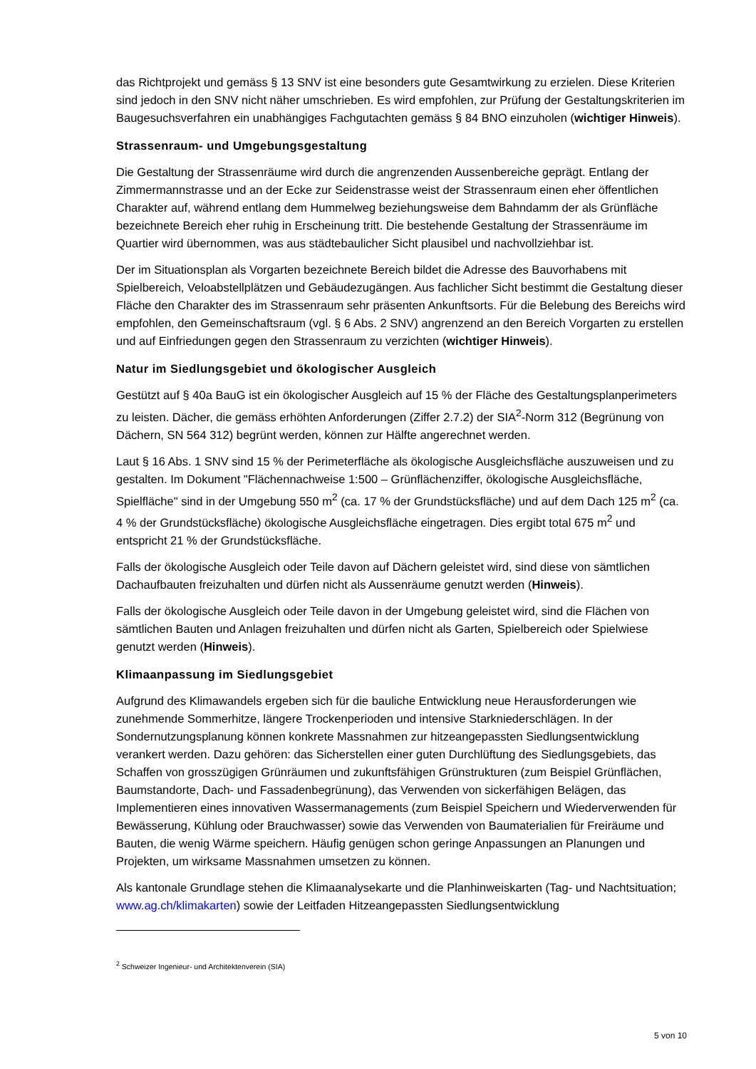das Richtprojekt und gemäss § 13 SNV ist eine besonders gute Gesamtwirkung zu erzielen. Diese Kriterien sind jedoch in den SNV nicht näher umschrieben. Es wird empfohlen, zur Prüfung der Gestaltungskriterien im Baugesuchsverfahren ein unabhängiges Fachgutachten gemäss § 84 BNO einzuholen (wichtiger Hinweis).
Strassenraum- und Umgebungsgestaltung
Die Gestaltung der Strassenräume wird durch die angrenzenden Aussenbereiche geprägt. Entlang der Zimmermannstrasse und an der Ecke zur Seidenstrasse weist der Strassenraum einen eher öffentlichen Charakter auf, während entlang dem Hummelweg beziehungsweise dem Bahndamm der als Grünfläche bezeichnete Bereich eher ruhig in Erscheinung tritt. Die bestehende Gestaltung der Strassenräume im Quartier wird übernommen, was aus städtebaulicher Sicht plausibel und nachvollziehbar ist.
Der im Situationsplan als Vorgarten bezeichnete Bereich bildet die Adresse des Bauvorhabens mit Spielbereich, Veloabstellplätzen und Gebäudezugängen. Aus fachlicher Sicht bestimmt die Gestaltung dieser Fläche den Charakter des im Strassenraum sehr präsenten Ankunftsorts. Für die Belebung des Bereichs wird empfohlen, den Gemeinschaftsraum (vgl. § 6 Abs. 2 SNV) angrenzend an den Bereich Vorgarten zu erstellen und auf Einfriedungen gegen den Strassenraum zu verzichten (wichtiger Hinweis).
Natur im Siedlungsgebiet und ökologischer Ausgleich
Gestützt auf § 40a BauG ist ein ökologischer Ausgleich auf 15 % der Fläche des Gestaltungsplanperimeters zu leisten. Dächer, die gemäss erhöhten Anforderungen (Ziffer 2.7.2) der SIA<sup>2</sup>-Norm 312 (Begrünung von Dächern, SN 564 312) begrünt werden, können zur Hälfte angerechnet werden.
Laut § 16 Abs. 1 SNV sind 15 % der Perimeterfläche als ökologische Ausgleichsfläche auszuweisen und zu gestalten. Im Dokument "Flächennachweise 1:500 – Grünflächenziffer, ökologische Ausgleichsfläche, Spielfläche" sind in der Umgebung 550 m<sup>2</sup> (ca. 17 % der Grundstücksfläche) und auf dem Dach 125 m<sup>2</sup> (ca. 4 % der Grundstücksfläche) ökologische Ausgleichsfläche eingetragen. Dies ergibt total 675 m<sup>2</sup> und entspricht 21 % der Grundstücksfläche.
Falls der ökologische Ausgleich oder Teile davon auf Dächern geleistet wird, sind diese von sämtlichen Dachaufbauten freizuhalten und dürfen nicht als Aussenräume genutzt werden (Hinweis).
Falls der ökologische Ausgleich oder Teile davon in der Umgebung geleistet wird, sind die Flächen von sämtlichen Bauten und Anlagen freizuhalten und dürfen nicht als Garten, Spielbereich oder Spielwiese genutzt werden (Hinweis).
Klimaanpassung im Siedlungsgebiet
Aufgrund des Klimawandels ergeben sich für die bauliche Entwicklung neue Herausforderungen wie zunehmende Sommerhitze, längere Trockenperioden und intensive Starkniederschlägen. In der Sondernutzungsplanung können konkrete Massnahmen zur hitzeangepassten Siedlungsentwicklung verankert werden. Dazu gehören: das Sicherstellen einer guten Durchlüftung des Siedlungsgebiets, das Schaffen von grosszügigen Grünräumen und zukunftsfähigen Grünstrukturen (zum Beispiel Grünflächen, Baumstandorte, Dach- und Fassadenbegrünung), das Verwenden von sickerfähigen Belägen, das Implementieren eines innovativen Wassermanagements (zum Beispiel Speichern und Wiederverwenden für Bewässerung, Kühlung oder Brauchwasser) sowie das Verwenden von Baumaterialien für Freiräume und Bauten, die wenig Wärme speichern. Häufig genügen schon geringe Anpassungen an Planungen und Projekten, um wirksame Massnahmen umsetzen zu können.
Als kantonale Grundlage stehen die Klimaanalysekarte und die Planhinweiskarten (Tag- und Nachtsituation; www.ag.ch/klimakarten) sowie der Leitfaden Hitzeangepassten Siedlungsentwicklung
<sup>2</sup> Schweizer Ingenieur- und Architektenverein (SIA)
5 von 10